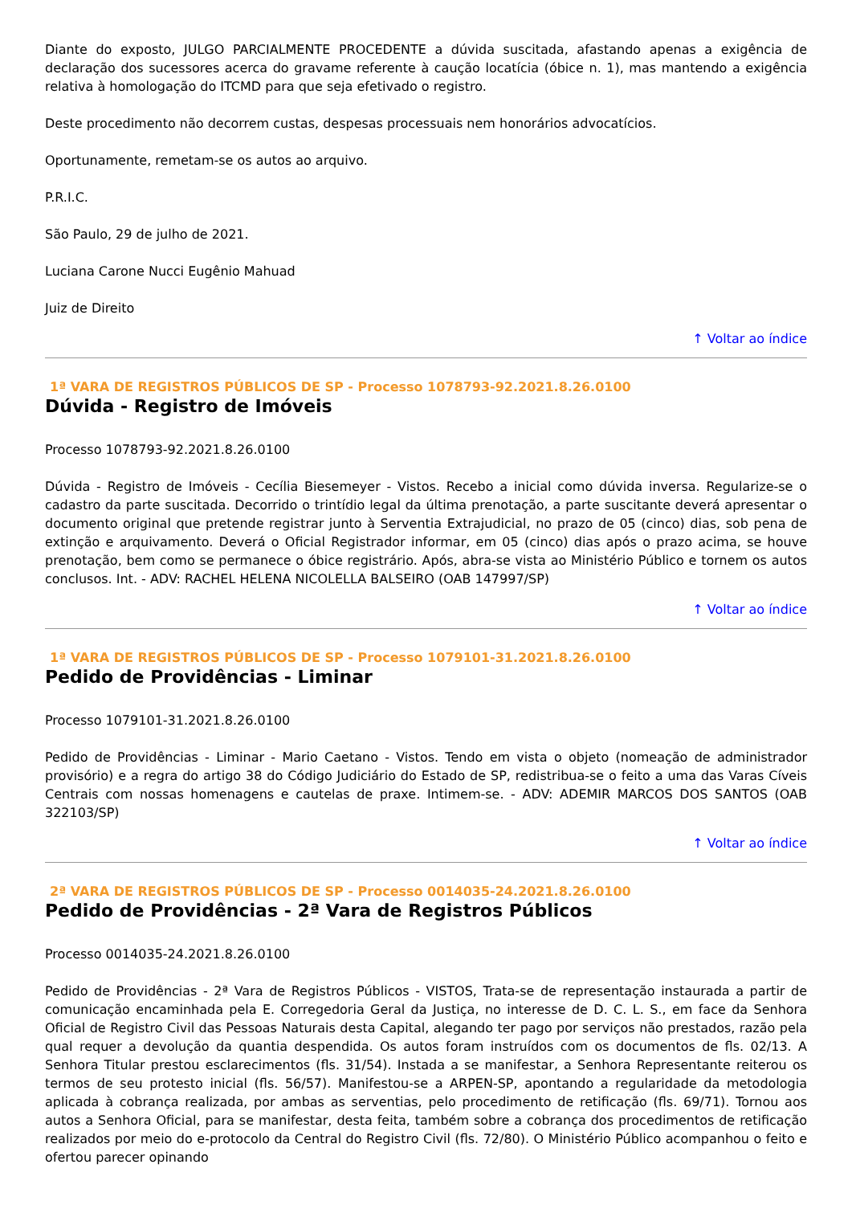Diante do exposto, JULGO PARCIALMENTE PROCEDENTE a dúvida suscitada, afastando apenas a exigência de declaração dos sucessores acerca do gravame referente à caução locatícia (óbice n. 1), mas mantendo a exigência relativa à homologação do ITCMD para que seja efetivado o registro.
Deste procedimento não decorrem custas, despesas processuais nem honorários advocatícios.
Oportunamente, remetam-se os autos ao arquivo.
P.R.I.C.
São Paulo, 29 de julho de 2021.
Luciana Carone Nucci Eugênio Mahuad
Juiz de Direito
↑ Voltar ao índice
1ª VARA DE REGISTROS PÚBLICOS DE SP - Processo 1078793-92.2021.8.26.0100
Dúvida - Registro de Imóveis
Processo 1078793-92.2021.8.26.0100
Dúvida - Registro de Imóveis - Cecília Biesemeyer - Vistos. Recebo a inicial como dúvida inversa. Regularize-se o cadastro da parte suscitada. Decorrido o trintídio legal da última prenotação, a parte suscitante deverá apresentar o documento original que pretende registrar junto à Serventia Extrajudicial, no prazo de 05 (cinco) dias, sob pena de extinção e arquivamento. Deverá o Oficial Registrador informar, em 05 (cinco) dias após o prazo acima, se houve prenotação, bem como se permanece o óbice registrário. Após, abra-se vista ao Ministério Público e tornem os autos conclusos. Int. - ADV: RACHEL HELENA NICOLELLA BALSEIRO (OAB 147997/SP)
↑ Voltar ao índice
1ª VARA DE REGISTROS PÚBLICOS DE SP - Processo 1079101-31.2021.8.26.0100
Pedido de Providências - Liminar
Processo 1079101-31.2021.8.26.0100
Pedido de Providências - Liminar - Mario Caetano - Vistos. Tendo em vista o objeto (nomeação de administrador provisório) e a regra do artigo 38 do Código Judiciário do Estado de SP, redistribua-se o feito a uma das Varas Cíveis Centrais com nossas homenagens e cautelas de praxe. Intimem-se. - ADV: ADEMIR MARCOS DOS SANTOS (OAB 322103/SP)
↑ Voltar ao índice
2ª VARA DE REGISTROS PÚBLICOS DE SP - Processo 0014035-24.2021.8.26.0100
Pedido de Providências - 2ª Vara de Registros Públicos
Processo 0014035-24.2021.8.26.0100
Pedido de Providências - 2ª Vara de Registros Públicos - VISTOS, Trata-se de representação instaurada a partir de comunicação encaminhada pela E. Corregedoria Geral da Justiça, no interesse de D. C. L. S., em face da Senhora Oficial de Registro Civil das Pessoas Naturais desta Capital, alegando ter pago por serviços não prestados, razão pela qual requer a devolução da quantia despendida. Os autos foram instruídos com os documentos de fls. 02/13. A Senhora Titular prestou esclarecimentos (fls. 31/54). Instada a se manifestar, a Senhora Representante reiterou os termos de seu protesto inicial (fls. 56/57). Manifestou-se a ARPEN-SP, apontando a regularidade da metodologia aplicada à cobrança realizada, por ambas as serventias, pelo procedimento de retificação (fls. 69/71). Tornou aos autos a Senhora Oficial, para se manifestar, desta feita, também sobre a cobrança dos procedimentos de retificação realizados por meio do e-protocolo da Central do Registro Civil (fls. 72/80). O Ministério Público acompanhou o feito e ofertou parecer opinando